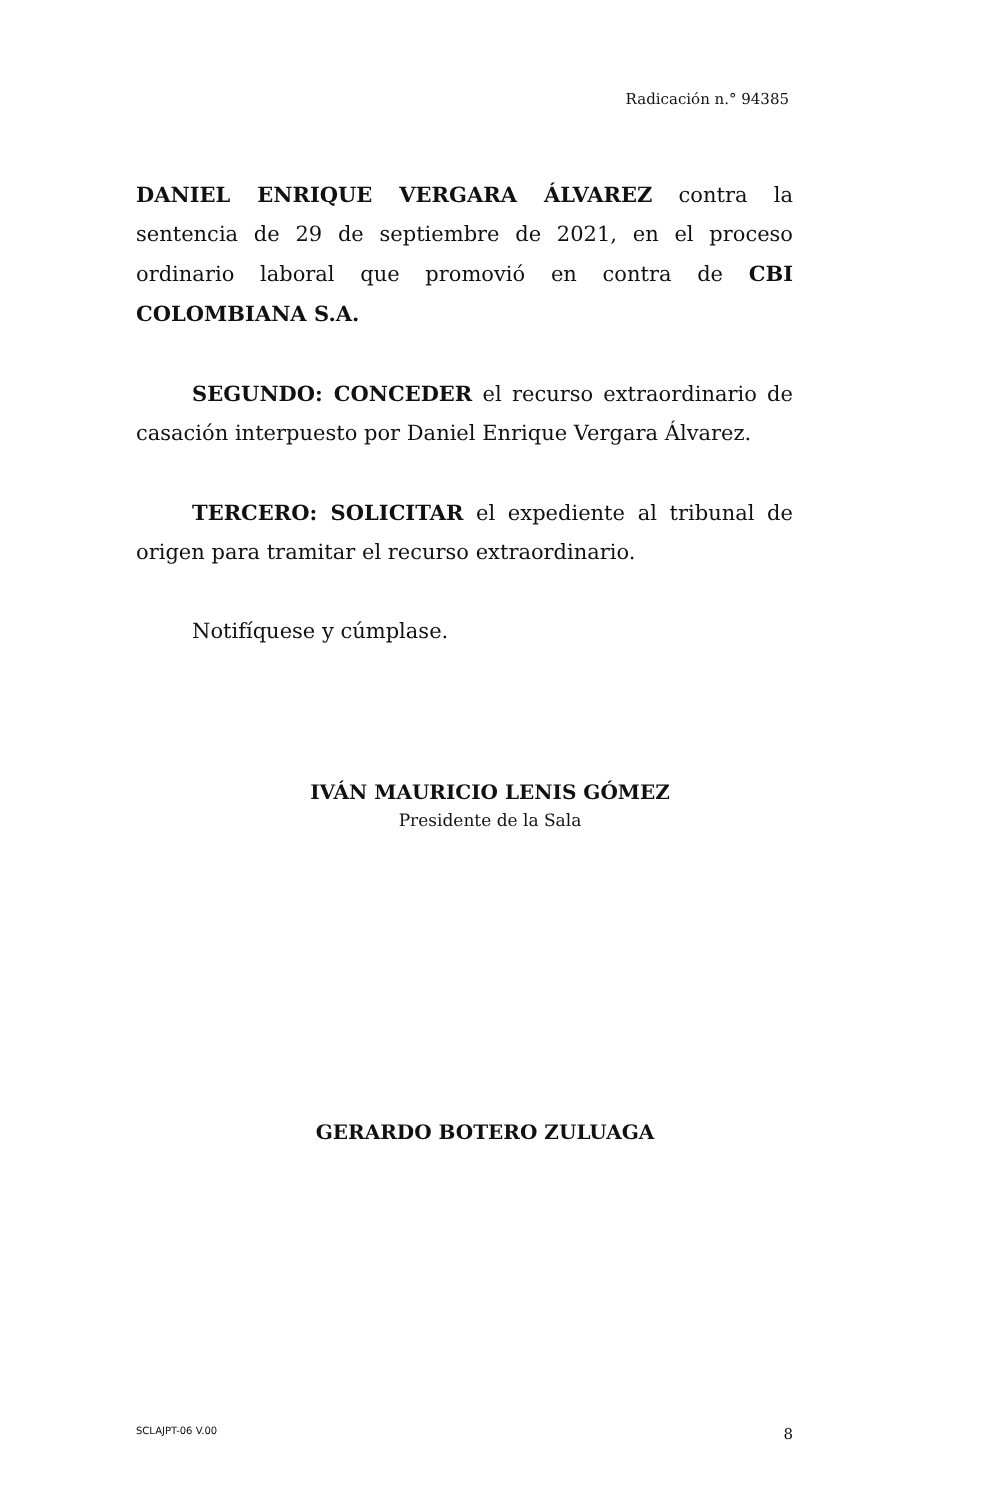Radicación n.° 94385
DANIEL ENRIQUE VERGARA ÁLVAREZ contra la sentencia de 29 de septiembre de 2021, en el proceso ordinario laboral que promovió en contra de CBI COLOMBIANA S.A.
SEGUNDO: CONCEDER el recurso extraordinario de casación interpuesto por Daniel Enrique Vergara Álvarez.
TERCERO: SOLICITAR el expediente al tribunal de origen para tramitar el recurso extraordinario.
Notifíquese y cúmplase.
IVÁN MAURICIO LENIS GÓMEZ
Presidente de la Sala
GERARDO BOTERO ZULUAGA
SCLAJPT-06 V.00 8